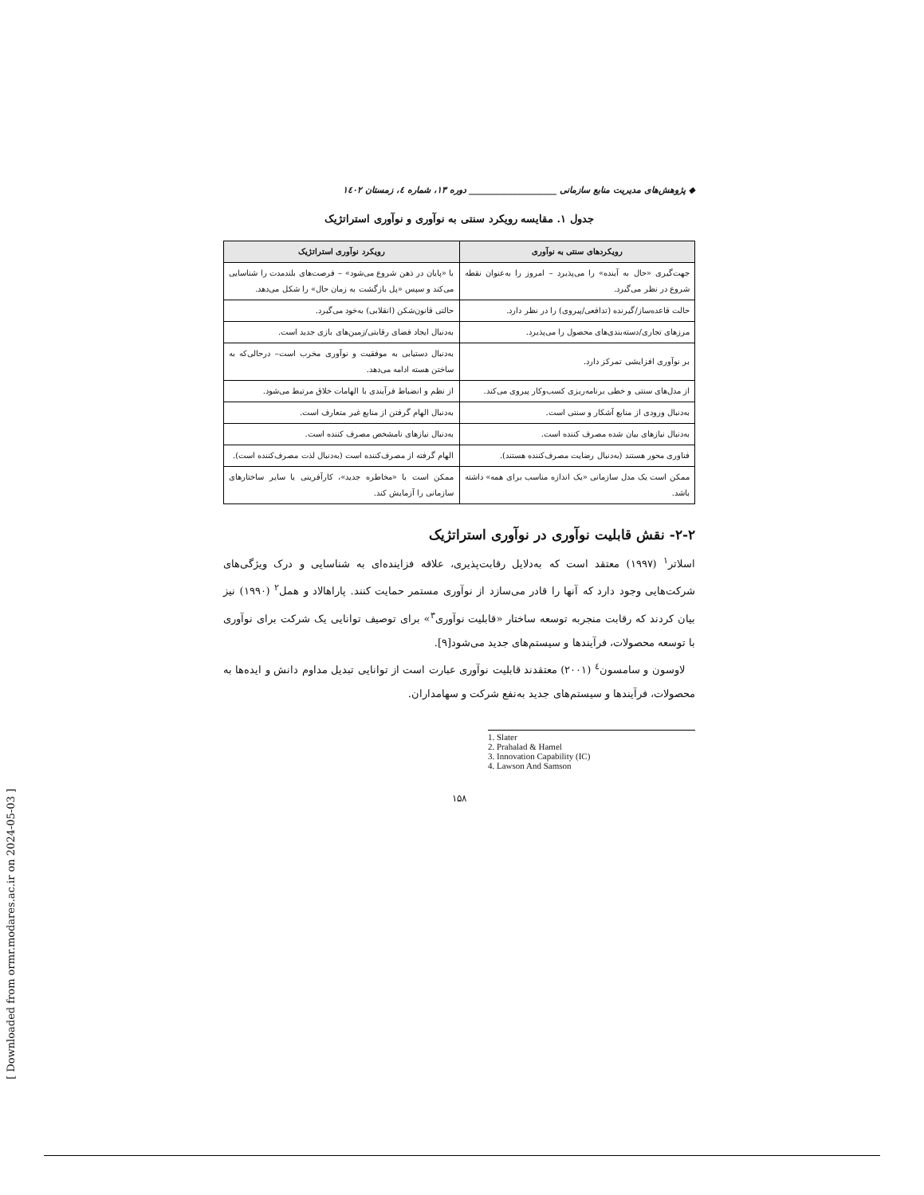[ Downloaded from ormr.modares.ac.ir on 2024-05-03 ]
◆ پژوهش‌های مدیریت منابع سازمانی ____________________ دوره ۱۳، شماره ٤، زمستان ۱٤۰۲
جدول ۱. مقایسه رویکرد سنتی به نوآوری و نوآوری استراتژیک
| رویکردهای سنتی به نوآوری | رویکرد نوآوری استراتژیک |
| --- | --- |
| جهت‌گیری «حال به آینده» را می‌پذیرد – امروز را به‌عنوان نقطه شروع در نظر می‌گیرد. | با «پایان در ذهن شروع می‌شود» – فرصت‌های بلندمدت را شناسایی می‌کند و سپس «پل بازگشت به زمان حال» را شکل می‌دهد. |
| حالت قاعده‌ساز/گیرنده (تدافعی/پیروی) را در نظر دارد. | حالتی قانون‌شکن (انقلابی) به‌خود می‌گیرد. |
| مرزهای تجاری/دسته‌بندی‌های محصول را می‌پذیرد. | به‌دنبال ایجاد فضای رقابتی/زمین‌های بازی جدید است. |
| بر نوآوری افزایشی تمرکز دارد. | به‌دنبال دستیابی به موفقیت و نوآوری مخرب است– درحالی‌که به ساختن هسته ادامه می‌دهد. |
| از مدل‌های سنتی و خطی برنامه‌ریزی کسب‌وکار پیروی می‌کند. | از نظم و انضباط فرآیندی با الهامات خلاق مرتبط می‌شود. |
| به‌دنبال ورودی از منابع آشکار و سنتی است. | به‌دنبال الهام گرفتن از منابع غیر متعارف است. |
| به‌دنبال نیازهای بیان شده مصرف کننده است. | به‌دنبال نیازهای نامشخص مصرف کننده است. |
| فناوری محور هستند (به‌دنبال رضایت مصرف‌کننده هستند). | الهام گرفته از مصرف‌کننده است (به‌دنبال لذت مصرف‌کننده است). |
| ممکن است یک مدل سازمانی «یک اندازه مناسب برای همه» داشته باشد. | ممکن است با «مخاطره جدید»، کارآفرینی یا سایر ساختارهای سازمانی را آزمایش کند. |
۲-۲- نقش قابلیت نوآوری در نوآوری استراتژیک
اسلاتر<sup>۱</sup> (۱۹۹۷) معتقد است که به‌دلایل رقابت‌پذیری، علاقه فزاینده‌ای به شناسایی و درک ویژگی‌های شرکت‌هایی وجود دارد که آنها را قادر می‌سازد از نوآوری مستمر حمایت کنند. پاراهالاد و همل<sup>۲</sup> (۱۹۹۰) نیز بیان کردند که رقابت منجربه توسعه ساختار «قابلیت نوآوری<sup>۳</sup>» برای توصیف توانایی یک شرکت برای نوآوری با توسعه محصولات، فرآیندها و سیستم‌های جدید می‌شود[۹].
لاوسون و سامسون<sup>٤</sup> (۲۰۰۱) معتقدند قابلیت نوآوری عبارت است از توانایی تبدیل مداوم دانش و ایده‌ها به محصولات، فرآیندها و سیستم‌های جدید به‌نفع شرکت و سهامداران.
1. Slater
2. Prahalad & Hamel
3. Innovation Capability (IC)
4. Lawson And Samson
۱۵۸